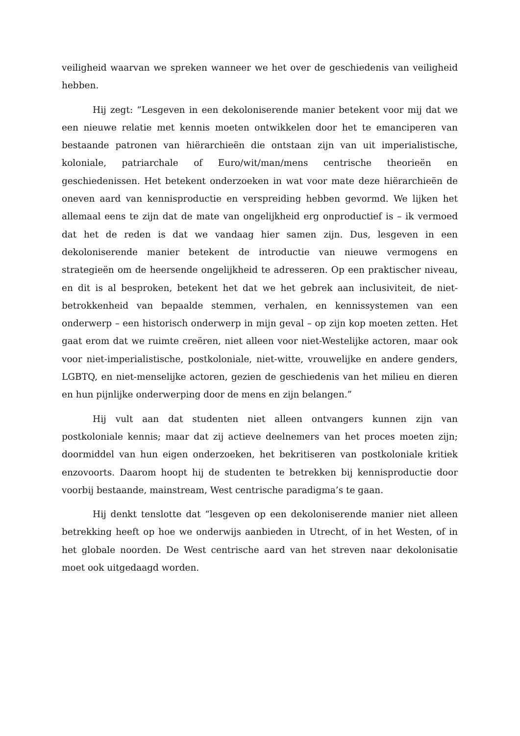veiligheid waarvan we spreken wanneer we het over de geschiedenis van veiligheid hebben.
Hij zegt: “Lesgeven in een dekoloniserende manier betekent voor mij dat we een nieuwe relatie met kennis moeten ontwikkelen door het te emanciperen van bestaande patronen van hiërarchieën die ontstaan zijn van uit imperialistische, koloniale, patriarchale of Euro/wit/man/mens centrische theorieën en geschiedenissen. Het betekent onderzoeken in wat voor mate deze hiërarchieën de oneven aard van kennisproductie en verspreiding hebben gevormd. We lijken het allemaal eens te zijn dat de mate van ongelijkheid erg onproductief is – ik vermoed dat het de reden is dat we vandaag hier samen zijn. Dus, lesgeven in een dekoloniserende manier betekent de introductie van nieuwe vermogens en strategieën om de heersende ongelijkheid te adresseren. Op een praktischer niveau, en dit is al besproken, betekent het dat we het gebrek aan inclusiviteit, de niet-betrokkenheid van bepaalde stemmen, verhalen, en kennissystemen van een onderwerp – een historisch onderwerp in mijn geval – op zijn kop moeten zetten. Het gaat erom dat we ruimte creëren, niet alleen voor niet-Westelijke actoren, maar ook voor niet-imperialistische, postkoloniale, niet-witte, vrouwelijke en andere genders, LGBTQ, en niet-menselijke actoren, gezien de geschiedenis van het milieu en dieren en hun pijnlijke onderwerping door de mens en zijn belangen.”
Hij vult aan dat studenten niet alleen ontvangers kunnen zijn van postkoloniale kennis; maar dat zij actieve deelnemers van het proces moeten zijn; doormiddel van hun eigen onderzoeken, het bekritiseren van postkoloniale kritiek enzovoorts. Daarom hoopt hij de studenten te betrekken bij kennisproductie door voorbij bestaande, mainstream, West centrische paradigma’s te gaan.
Hij denkt tenslotte dat “lesgeven op een dekoloniserende manier niet alleen betrekking heeft op hoe we onderwijs aanbieden in Utrecht, of in het Westen, of in het globale noorden. De West centrische aard van het streven naar dekolonisatie moet ook uitgedaagd worden.